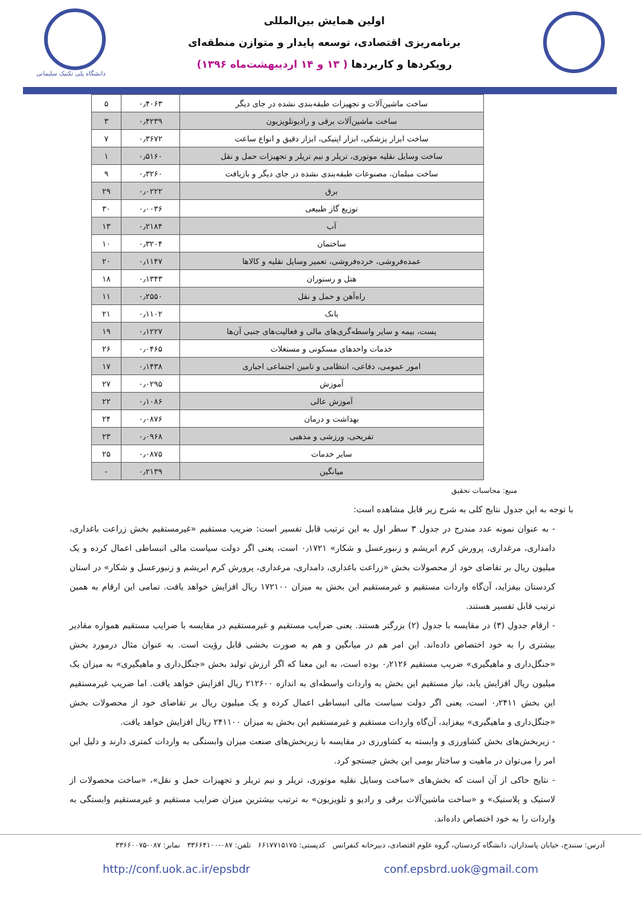اولین همایش بین‌المللی
برنامه‌ریزی اقتصادی، توسعه پایدار و متوازن منطقه‌ای
رویکردها و کاربردها ( ۱۳ و ۱۴ اردیبهشت‌ماه ۱۳۹۶)
دانشگاه پلی تکنیک سلیمانی
| ساخت ماشین‌آلات و تجهیزات طبقه‌بندی نشده در جای دیگر | ۰٫۴۰۶۳ | ۵ |
| ساخت ماشین‌آلات برقی و رادیوتلویزیون | ۰٫۴۲۳۹ | ۳ |
| ساخت ابزار پزشکی، ابزار اپتیکی، ابزار دقیق و انواع ساعت | ۰٫۳۶۷۲ | ۷ |
| ساخت وسایل نقلیه موتوری، تریلر و نیم تریلر و تجهیزات حمل و نقل | ۰٫۵۱۶۰ | ۱ |
| ساخت مبلمان، مصنوعات طبقه‌بندی نشده در جای دیگر و بازیافت | ۰٫۳۲۶۰ | ۹ |
| برق | ۰٫۰۲۲۲ | ۲۹ |
| توزیع گاز طبیعی | ۰٫۰۰۳۶ | ۳۰ |
| آب | ۰٫۲۱۸۴ | ۱۳ |
| ساختمان | ۰٫۳۲۰۴ | ۱۰ |
| عمده‌فروشی، خرده‌فروشی، تعمیر وسایل نقلیه و کالاها | ۰٫۱۱۴۷ | ۲۰ |
| هتل و رستوران | ۰٫۱۳۴۳ | ۱۸ |
| راه‌آهن و حمل و نقل | ۰٫۲۵۵۰ | ۱۱ |
| بانک | ۰٫۱۱۰۲ | ۲۱ |
| پست، بیمه و سایر واسطه‌گری‌های مالی و فعالیت‌های جنبی آن‌ها | ۰٫۱۲۲۷ | ۱۹ |
| خدمات واحدهای مسکونی و مستغلات | ۰٫۰۴۶۵ | ۲۶ |
| امور عمومی، دفاعی، انتظامی و تامین اجتماعی اجباری | ۰٫۱۴۳۸ | ۱۷ |
| آموزش | ۰٫۰۲۹۵ | ۲۷ |
| آموزش عالی | ۰٫۱۰۸۶ | ۲۲ |
| بهداشت و درمان | ۰٫۰۸۷۶ | ۲۴ |
| تفریحی، ورزشی و مذهبی | ۰٫۰۹۶۸ | ۲۳ |
| سایر خدمات | ۰٫۰۸۷۵ | ۲۵ |
| میانگین | ۰٫۲۱۳۹ | - |
منبع: محاسبات تحقیق
با توجه به این جدول نتایج کلی به شرح زیر قابل مشاهده است:
- به عنوان نمونه عدد مندرج در جدول ۳ سطر اول به این ترتیب قابل تفسیر است: ضریب مستقیم «غیرمستقیم بخش زراعت باغداری، دامداری، مرغداری، پرورش کرم ابریشم و زنبورعسل و شکار» ۰٫۱۷۲۱ است، یعنی اگر دولت سیاست مالی انبساطی اعمال کرده و یک میلیون ریال بر تقاضای خود از محصولات بخش «زراعت باغداری، دامداری، مرغداری، پرورش کرم ابریشم و زنبورعسل و شکار» در استان کردستان بیفزاید، آن‌گاه واردات مستقیم و غیرمستقیم این بخش به میزان ۱۷۲۱۰۰ ریال افزایش خواهد یافت. تمامی این ارقام به همین ترتیب قابل تفسیر هستند.
- ارقام جدول (۳) در مقایسه با جدول (۲) بزرگتر هستند. یعنی ضرایب مستقیم و غیرمستقیم در مقایسه با ضرایب مستقیم همواره مقادیر بیشتری را به خود اختصاص داده‌اند. این امر هم در میانگین و هم به صورت بخشی قابل رؤیت است. به عنوان مثال درمورد بخش «جنگل‌داری و ماهیگیری» ضریب مستقیم ۰٫۲۱۲۶ بوده است، به این معنا که اگر ارزش تولید بخش «جنگل‌داری و ماهیگیری» به میزان یک میلیون ریال افزایش یابد، نیاز مستقیم این بخش به واردات واسطه‌ای به اندازه ۲۱۲۶۰۰ ریال افزایش خواهد یافت. اما ضریب غیرمستقیم این بخش ۰٫۲۴۱۱ است، یعنی اگر دولت سیاست مالی انبساطی اعمال کرده و یک میلیون ریال بر تقاضای خود از محصولات بخش «جنگل‌داری و ماهیگیری» بیفزاید، آن‌گاه واردات مستقیم و غیرمستقیم این بخش به میزان ۲۴۱۱۰۰ ریال افزایش خواهد یافت.
- زیربخش‌های بخش کشاورزی و وابسته به کشاورزی در مقایسه با زیربخش‌های صنعت میزان وابستگی به واردات کمتری دارند و دلیل این امر را می‌توان در ماهیت و ساختار بومی این بخش جستجو کرد.
- نتایج حاکی از آن است که بخش‌های «ساخت وسایل نقلیه موتوری، تریلر و نیم تریلر و تجهیزات حمل و نقل»، «ساخت محصولات از لاستیک و پلاستیک» و «ساخت ماشین‌آلات برقی و رادیو و تلویزیون» به ترتیب بیشترین میزان ضرایب مستقیم و غیرمستقیم وابستگی به واردات را به خود اختصاص داده‌اند.
آدرس: سنندج، خیابان پاسداران، دانشگاه کردستان، گروه علوم اقتصادی، دبیرخانه کنفرانس کدپستی: ۶۶۱۷۷۱۵۱۷۵ تلفن: ۰۸۷-۳۳۶۶۴۱۰۰ نمابر: ۰۸۷-۳۳۶۶۰۰۷۵
http://conf.uok.ac.ir/epsbdr conf.epsbrd.uok@gmail.com